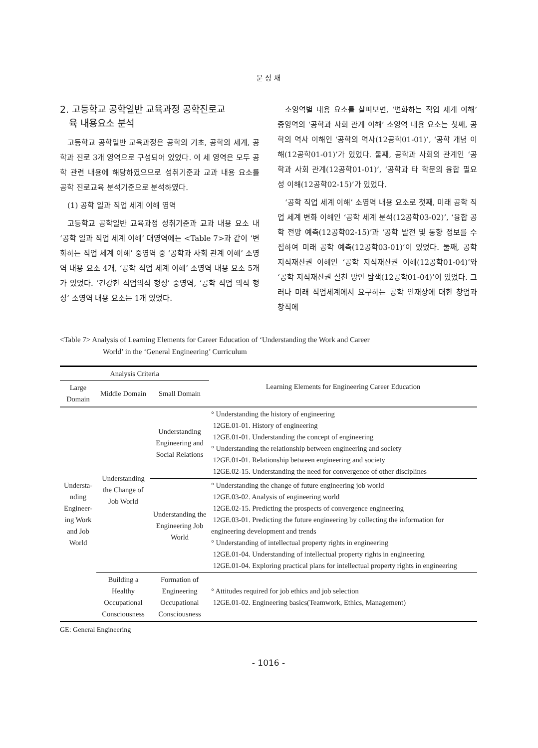문 성 채
2. 고등학교 공학일반 교육과정 공학진로교
육 내용요소 분석
고등학교 공학일반 교육과정은 공학의 기초, 공학의 세계, 공학과 진로 3개 영역으로 구성되어 있었다. 이 세 영역은 모두 공학 관련 내용에 해당하였으므로 성취기준과 교과 내용 요소를 공학 진로교육 분석기준으로 분석하였다.
(1) 공학 일과 직업 세계 이해 영역
고등학교 공학일반 교육과정 성취기준과 교과 내용 요소 내 ‘공학 일과 직업 세계 이해’ 대영역에는 <Table 7>과 같이 ‘변화하는 직업 세계 이해’ 중영역 중 ‘공학과 사회 관계 이해’ 소영역 내용 요소 4개, ‘공학 직업 세계 이해’ 소영역 내용 요소 5개가 있었다. ‘건강한 직업의식 형성’ 중영역, ‘공학 직업 의식 형성’ 소영역 내용 요소는 1개 있었다.
소영역별 내용 요소를 살펴보면, ‘변화하는 직업 세계 이해’ 중영역의 ‘공학과 사회 관계 이해’ 소영역 내용 요소는 첫째, 공학의 역사 이해인 ‘공학의 역사(12공학01-01)’, ‘공학 개념 이해(12공학01-01)’가 있었다. 둘째, 공학과 사회의 관계인 ‘공학과 사회 관계(12공학01-01)’, ‘공학과 타 학문의 융합 필요성 이해(12공학02-15)’가 있었다.
‘공학 직업 세계 이해’ 소영역 내용 요소로 첫째, 미래 공학 직업 세계 변화 이해인 ‘공학 세계 분석(12공학03-02)’, ‘융합 공학 전망 예측(12공학02-15)’과 ‘공학 발전 및 동향 정보를 수집하여 미래 공학 예측(12공학03-01)’이 있었다. 둘째, 공학 지식재산권 이해인 ‘공학 지식재산권 이해(12공학01-04)’와 ‘공학 지식재산권 실천 방안 탐색(12공학01-04)’이 있었다. 그러나 미래 직업세계에서 요구하는 공학 인재상에 대한 창업과 창직에
<Table 7> Analysis of Learning Elements for Career Education of ‘Understanding the Work and Career
World’ in the ‘General Engineering’ Curriculum
| Analysis Criteria | | | Learning Elements for Engineering Career Education |
| --- | --- | --- | --- |
| Large Domain | Middle Domain | Small Domain | |
| Understa-nding Engineer-ing Work and Job World | Understanding the Change of Job World | Understanding Engineering and Social Relations | ° Understanding the history of engineering 12GE.01-01. History of engineering 12GE.01-01. Understanding the concept of engineering ° Understanding the relationship between engineering and society 12GE.01-01. Relationship between engineering and society 12GE.02-15. Understanding the need for convergence of other disciplines |
| | | Understanding the Engineering Job World | ° Understanding the change of future engineering job world 12GE.03-02. Analysis of engineering world 12GE.02-15. Predicting the prospects of convergence engineering 12GE.03-01. Predicting the future engineering by collecting the information for engineering development and trends ° Understanding of intellectual property rights in engineering 12GE.01-04. Understanding of intellectual property rights in engineering 12GE.01-04. Exploring practical plans for intellectual property rights in engineering |
| | Building a Healthy Occupational Consciousness | Formation of Engineering Occupational Consciousness | ° Attitudes required for job ethics and job selection 12GE.01-02. Engineering basics(Teamwork, Ethics, Management) |
GE: General Engineering
- 1016 -